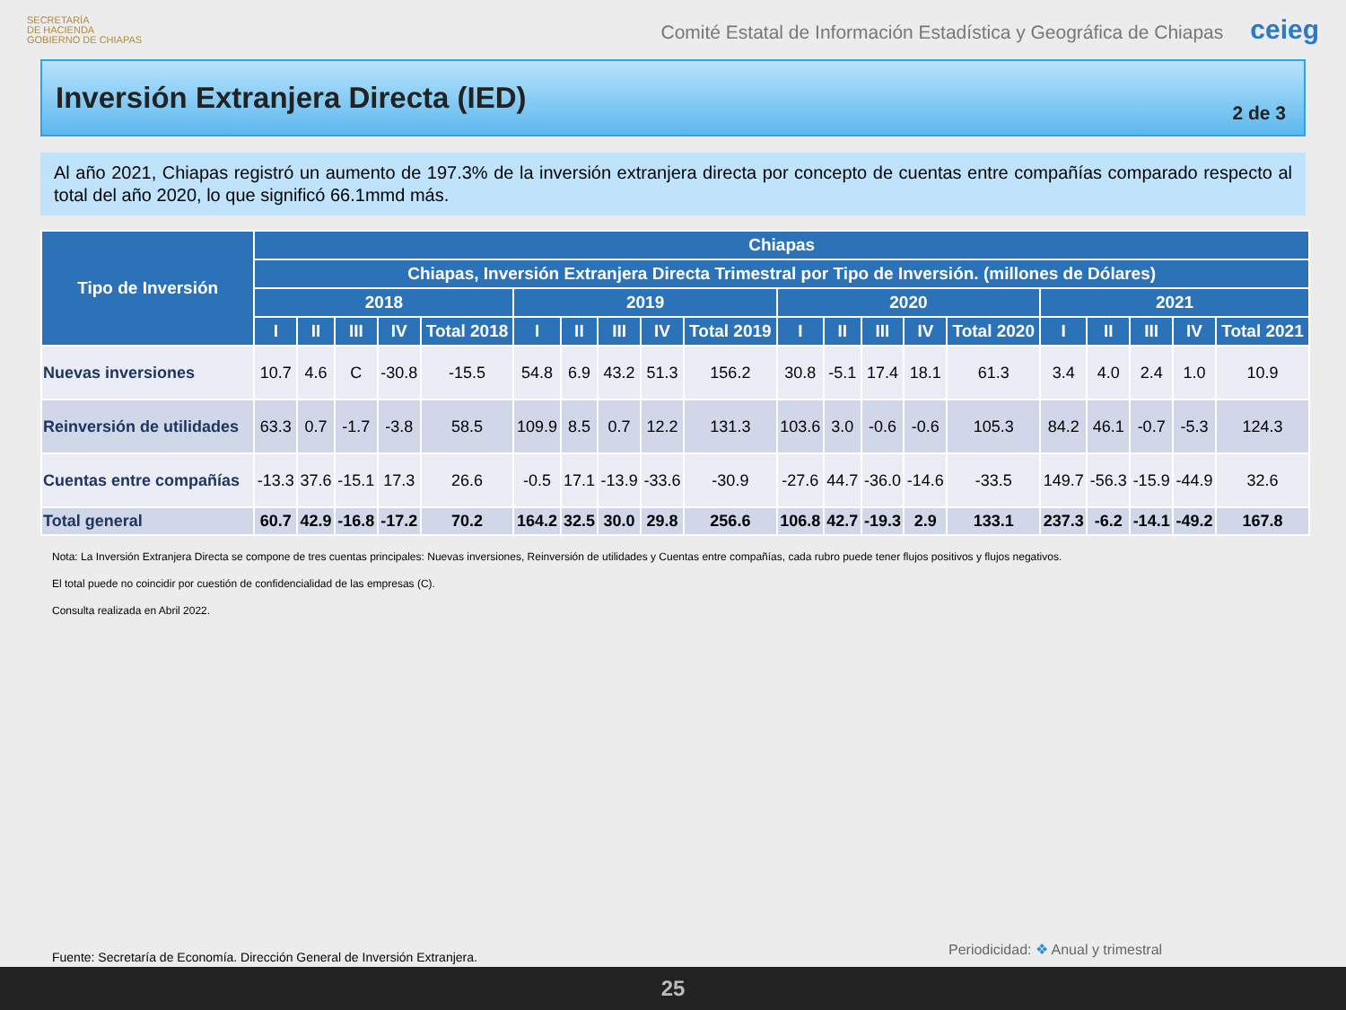SECRETARÍA
DE HACIENDA
GOBIERNO DE CHIAPAS
Comité Estatal de Información Estadística y Geográfica de Chiapas ceieg
Inversión Extranjera Directa (IED)
2 de 3
Al año 2021, Chiapas registró un aumento de 197.3% de la inversión extranjera directa por concepto de cuentas entre compañías comparado respecto al total del año 2020, lo que significó 66.1mmd más.
| Tipo de Inversión | Chiapas | | | | | | | | | | | | | | | | | | | |
| --- | --- | --- | --- | --- | --- | --- | --- | --- | --- | --- | --- | --- | --- | --- | --- | --- | --- | --- | --- | --- |
| | Chiapas, Inversión Extranjera Directa Trimestral por Tipo de Inversión. (millones de Dólares) | | | | | | | | | | | | | | | | | | | |
| | 2018 | | | | | 2019 | | | | | 2020 | | | | | 2021 | | | | |
| | I | II | III | IV | Total 2018 | I | II | III | IV | Total 2019 | I | II | III | IV | Total 2020 | I | II | III | IV | Total 2021 |
| Nuevas inversiones | 10.7 | 4.6 | C | -30.8 | -15.5 | 54.8 | 6.9 | 43.2 | 51.3 | 156.2 | 30.8 | -5.1 | 17.4 | 18.1 | 61.3 | 3.4 | 4.0 | 2.4 | 1.0 | 10.9 |
| Reinversión de utilidades | 63.3 | 0.7 | -1.7 | -3.8 | 58.5 | 109.9 | 8.5 | 0.7 | 12.2 | 131.3 | 103.6 | 3.0 | -0.6 | -0.6 | 105.3 | 84.2 | 46.1 | -0.7 | -5.3 | 124.3 |
| Cuentas entre compañías | -13.3 | 37.6 | -15.1 | 17.3 | 26.6 | -0.5 | 17.1 | -13.9 | -33.6 | -30.9 | -27.6 | 44.7 | -36.0 | -14.6 | -33.5 | 149.7 | -56.3 | -15.9 | -44.9 | 32.6 |
| Total general | 60.7 | 42.9 | -16.8 | -17.2 | 70.2 | 164.2 | 32.5 | 30.0 | 29.8 | 256.6 | 106.8 | 42.7 | -19.3 | 2.9 | 133.1 | 237.3 | -6.2 | -14.1 | -49.2 | 167.8 |
Nota: La Inversión Extranjera Directa se compone de tres cuentas principales: Nuevas inversiones, Reinversión de utilidades y Cuentas entre compañías, cada rubro puede tener flujos positivos y flujos negativos.
El total puede no coincidir por cuestión de confidencialidad de las empresas (C).
Consulta realizada en Abril 2022.
Fuente: Secretaría de Economía. Dirección General de Inversión Extranjera.
Periodicidad: ❖ Anual y trimestral
25